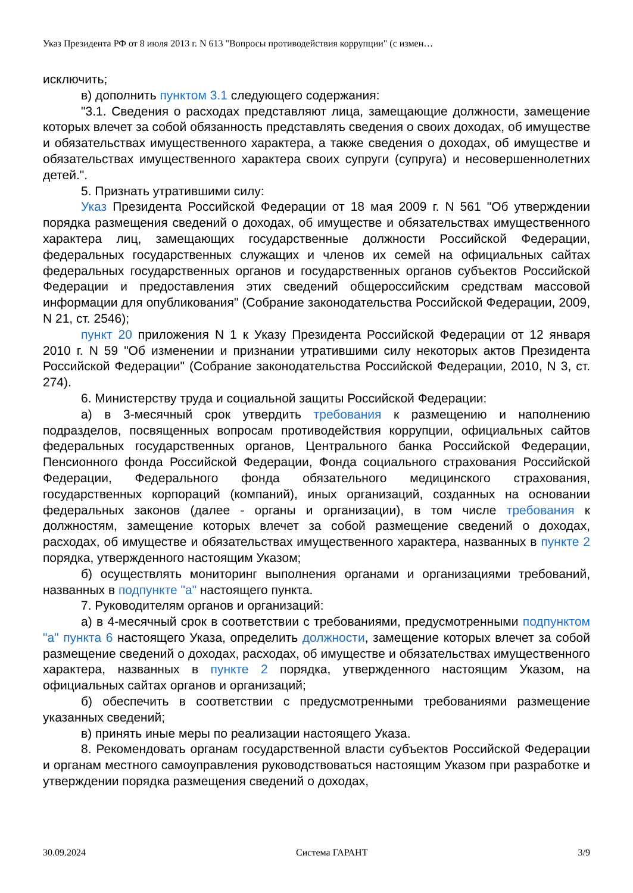Указ Президента РФ от 8 июля 2013 г. N 613 "Вопросы противодействия коррупции" (с измен…
исключить;
в) дополнить пунктом 3.1 следующего содержания:
"3.1. Сведения о расходах представляют лица, замещающие должности, замещение которых влечет за собой обязанность представлять сведения о своих доходах, об имуществе и обязательствах имущественного характера, а также сведения о доходах, об имуществе и обязательствах имущественного характера своих супруги (супруга) и несовершеннолетних детей.".
5. Признать утратившими силу:
Указ Президента Российской Федерации от 18 мая 2009 г. N 561 "Об утверждении порядка размещения сведений о доходах, об имуществе и обязательствах имущественного характера лиц, замещающих государственные должности Российской Федерации, федеральных государственных служащих и членов их семей на официальных сайтах федеральных государственных органов и государственных органов субъектов Российской Федерации и предоставления этих сведений общероссийским средствам массовой информации для опубликования" (Собрание законодательства Российской Федерации, 2009, N 21, ст. 2546);
пункт 20 приложения N 1 к Указу Президента Российской Федерации от 12 января 2010 г. N 59 "Об изменении и признании утратившими силу некоторых актов Президента Российской Федерации" (Собрание законодательства Российской Федерации, 2010, N 3, ст. 274).
6. Министерству труда и социальной защиты Российской Федерации:
а) в 3-месячный срок утвердить требования к размещению и наполнению подразделов, посвященных вопросам противодействия коррупции, официальных сайтов федеральных государственных органов, Центрального банка Российской Федерации, Пенсионного фонда Российской Федерации, Фонда социального страхования Российской Федерации, Федерального фонда обязательного медицинского страхования, государственных корпораций (компаний), иных организаций, созданных на основании федеральных законов (далее - органы и организации), в том числе требования к должностям, замещение которых влечет за собой размещение сведений о доходах, расходах, об имуществе и обязательствах имущественного характера, названных в пункте 2 порядка, утвержденного настоящим Указом;
б) осуществлять мониторинг выполнения органами и организациями требований, названных в подпункте "а" настоящего пункта.
7. Руководителям органов и организаций:
а) в 4-месячный срок в соответствии с требованиями, предусмотренными подпунктом "а" пункта 6 настоящего Указа, определить должности, замещение которых влечет за собой размещение сведений о доходах, расходах, об имуществе и обязательствах имущественного характера, названных в пункте 2 порядка, утвержденного настоящим Указом, на официальных сайтах органов и организаций;
б) обеспечить в соответствии с предусмотренными требованиями размещение указанных сведений;
в) принять иные меры по реализации настоящего Указа.
8. Рекомендовать органам государственной власти субъектов Российской Федерации и органам местного самоуправления руководствоваться настоящим Указом при разработке и утверждении порядка размещения сведений о доходах,
30.09.2024 Система ГАРАНТ 3/9